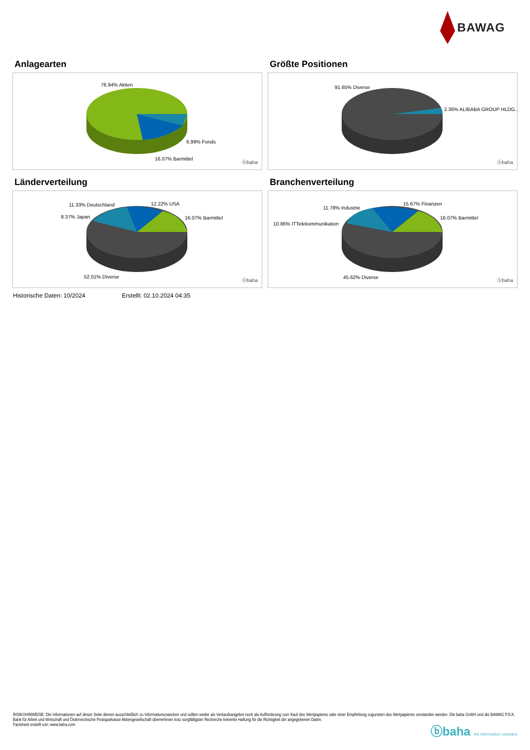BAWAG
Anlagearten
76.94% Aktien
6.99% Fonds
16.07% Barmittel
ⓑbaha
Größte Positionen
91.65% Diverse
2.36% ALIBABA GROUP HLDG..
ⓑbaha
Länderverteilung
11.33% Deutschland 12.22% USA
8.37% Japan 16.07% Barmittel
52.01% Diverse
ⓑbaha
Branchenverteilung
11.78% Industrie
15.67% Finanzen
10.86% ITTelekommunikation
16.07% Barmittel
45.62% Diverse
ⓑbaha
Historische Daten: 10/2024 Erstellt: 02.10.2024 04:35
RISIKOHINWEISE: Die Informationen auf dieser Seite dienen ausschließlich zu Informationszwecken und sollten weder als Verkaufsangebot noch als Aufforderung zum Kauf des Wertpapieres oder einer Empfehlung zugunsten des Wertpapieres verstanden werden. Die baha GmbH und die BAWAG P.S.K. Bank für Arbeit und Wirtschaft und Österreichische Postsparkasse Aktiengesellschaft übernehmen trotz sorgfältigster Recherche keinerlei Haftung für die Richtigkeit der angegebenen Daten.
Factsheet erstellt von: www.baha.com
ⓑbaha the information company